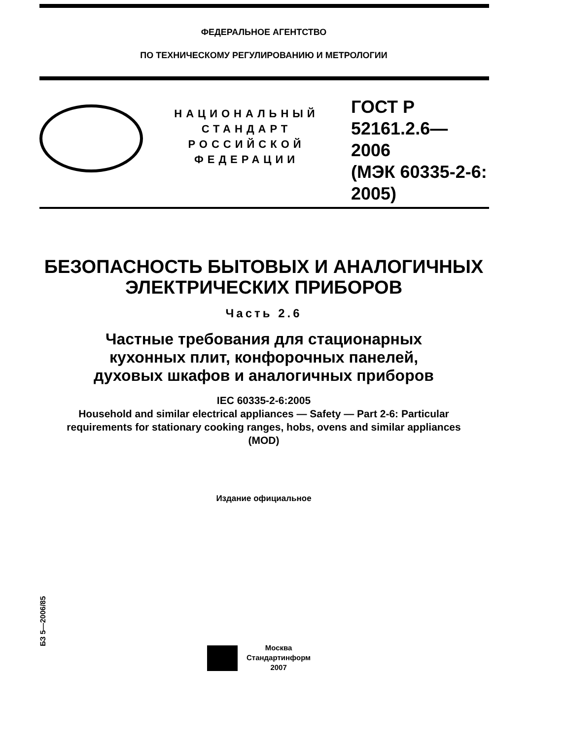ФЕДЕРАЛЬНОЕ АГЕНТСТВО
ПО ТЕХНИЧЕСКОМУ РЕГУЛИРОВАНИЮ И МЕТРОЛОГИИ
НАЦИОНАЛЬНЫЙ
СТАНДАРТ
РОССИЙСКОЙ
ФЕДЕРАЦИИ
ГОСТ Р
52161.2.6—
2006
(МЭК 60335-2-6:
2005)
БЕЗОПАСНОСТЬ БЫТОВЫХ И АНАЛОГИЧНЫХ
ЭЛЕКТРИЧЕСКИХ ПРИБОРОВ
Часть 2.6
Частные требования для стационарных
кухонных плит, конфорочных панелей,
духовых шкафов и аналогичных приборов
IEC 60335-2-6:2005
Household and similar electrical appliances — Safety — Part 2-6: Particular
requirements for stationary cooking ranges, hobs, ovens and similar appliances
(MOD)
Издание официальное
БЗ 5—2006/85
Москва
Стандартинформ
2007